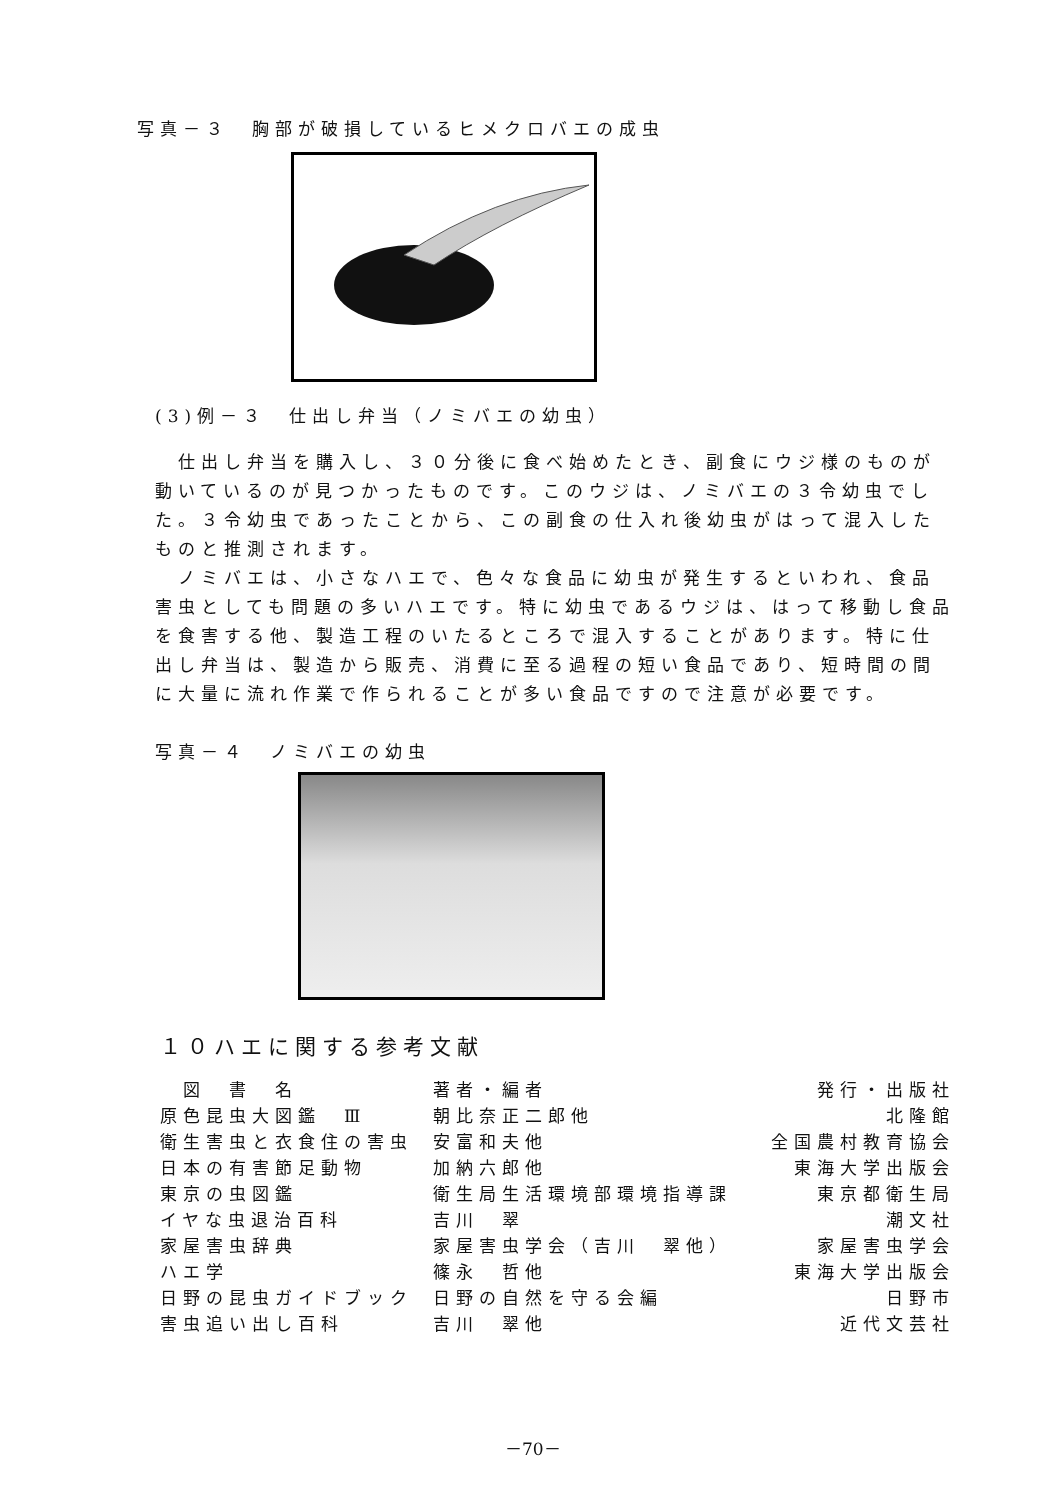写真－３　胸部が破損しているヒメクロバエの成虫
(3)例－３　仕出し弁当（ノミバエの幼虫）
　仕出し弁当を購入し、３０分後に食べ始めたとき、副食にウジ様のものが動いているのが見つかったものです。このウジは、ノミバエの３令幼虫でした。３令幼虫であったことから、この副食の仕入れ後幼虫がはって混入したものと推測されます。
　ノミバエは、小さなハエで、色々な食品に幼虫が発生するといわれ、食品害虫としても問題の多いハエです。特に幼虫であるウジは、はって移動し食品を食害する他、製造工程のいたるところで混入することがあります。特に仕出し弁当は、製造から販売、消費に至る過程の短い食品であり、短時間の間に大量に流れ作業で作られることが多い食品ですので注意が必要です。
写真－４　ノミバエの幼虫
１０ハエに関する参考文献
| 図 書 名 | 著者・編者 | 発行・出版社 |
| --- | --- | --- |
| 原色昆虫大図鑑 Ⅲ | 朝比奈正二郎他 | 北隆館 |
| 衛生害虫と衣食住の害虫 | 安富和夫他 | 全国農村教育協会 |
| 日本の有害節足動物 | 加納六郎他 | 東海大学出版会 |
| 東京の虫図鑑 | 衛生局生活環境部環境指導課 | 東京都衛生局 |
| イヤな虫退治百科 | 吉川 翠 | 潮文社 |
| 家屋害虫辞典 | 家屋害虫学会（吉川 翠他） | 家屋害虫学会 |
| ハエ学 | 篠永 哲他 | 東海大学出版会 |
| 日野の昆虫ガイドブック | 日野の自然を守る会編 | 日野市 |
| 害虫追い出し百科 | 吉川 翠他 | 近代文芸社 |
－70－